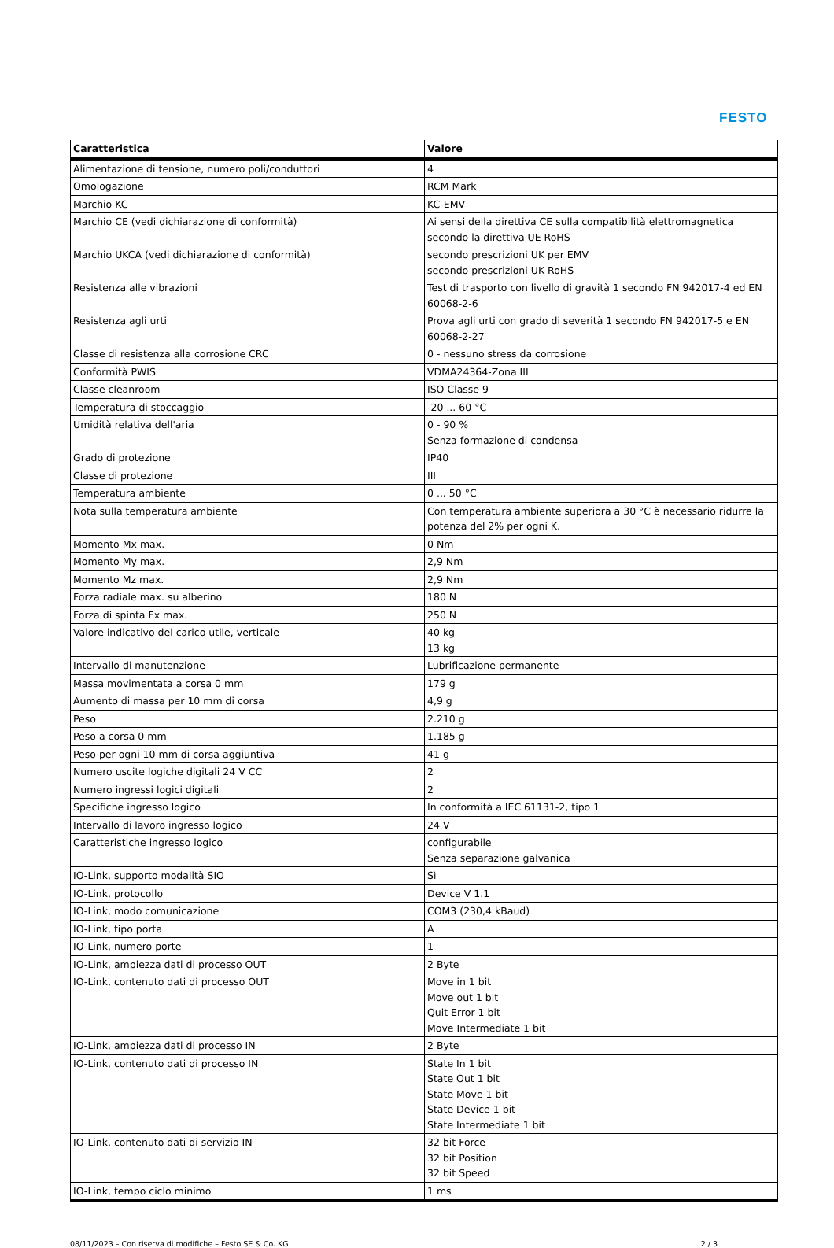FESTO
| Caratteristica | Valore |
| --- | --- |
| Alimentazione di tensione, numero poli/conduttori | 4 |
| Omologazione | RCM Mark |
| Marchio KC | KC-EMV |
| Marchio CE (vedi dichiarazione di conformità) | Ai sensi della direttiva CE sulla compatibilità elettromagnetica secondo la direttiva UE RoHS |
| Marchio UKCA (vedi dichiarazione di conformità) | secondo prescrizioni UK per EMV secondo prescrizioni UK RoHS |
| Resistenza alle vibrazioni | Test di trasporto con livello di gravità 1 secondo FN 942017-4 ed EN 60068-2-6 |
| Resistenza agli urti | Prova agli urti con grado di severità 1 secondo FN 942017-5 e EN 60068-2-27 |
| Classe di resistenza alla corrosione CRC | 0 - nessuno stress da corrosione |
| Conformità PWIS | VDMA24364-Zona III |
| Classe cleanroom | ISO Classe 9 |
| Temperatura di stoccaggio | -20 ... 60 °C |
| Umidità relativa dell'aria | 0 - 90 % Senza formazione di condensa |
| Grado di protezione | IP40 |
| Classe di protezione | III |
| Temperatura ambiente | 0 ... 50 °C |
| Nota sulla temperatura ambiente | Con temperatura ambiente superiora a 30 °C è necessario ridurre la potenza del 2% per ogni K. |
| Momento Mx max. | 0 Nm |
| Momento My max. | 2,9 Nm |
| Momento Mz max. | 2,9 Nm |
| Forza radiale max. su alberino | 180 N |
| Forza di spinta Fx max. | 250 N |
| Valore indicativo del carico utile, verticale | 40 kg 13 kg |
| Intervallo di manutenzione | Lubrificazione permanente |
| Massa movimentata a corsa 0 mm | 179 g |
| Aumento di massa per 10 mm di corsa | 4,9 g |
| Peso | 2.210 g |
| Peso a corsa 0 mm | 1.185 g |
| Peso per ogni 10 mm di corsa aggiuntiva | 41 g |
| Numero uscite logiche digitali 24 V CC | 2 |
| Numero ingressi logici digitali | 2 |
| Specifiche ingresso logico | In conformità a IEC 61131-2, tipo 1 |
| Intervallo di lavoro ingresso logico | 24 V |
| Caratteristiche ingresso logico | configurabile Senza separazione galvanica |
| IO-Link, supporto modalità SIO | Sì |
| IO-Link, protocollo | Device V 1.1 |
| IO-Link, modo comunicazione | COM3 (230,4 kBaud) |
| IO-Link, tipo porta | A |
| IO-Link, numero porte | 1 |
| IO-Link, ampiezza dati di processo OUT | 2 Byte |
| IO-Link, contenuto dati di processo OUT | Move in 1 bit Move out 1 bit Quit Error 1 bit Move Intermediate 1 bit |
| IO-Link, ampiezza dati di processo IN | 2 Byte |
| IO-Link, contenuto dati di processo IN | State In 1 bit State Out 1 bit State Move 1 bit State Device 1 bit State Intermediate 1 bit |
| IO-Link, contenuto dati di servizio IN | 32 bit Force 32 bit Position 32 bit Speed |
| IO-Link, tempo ciclo minimo | 1 ms |
08/11/2023 – Con riserva di modifiche – Festo SE & Co. KG 2 / 3